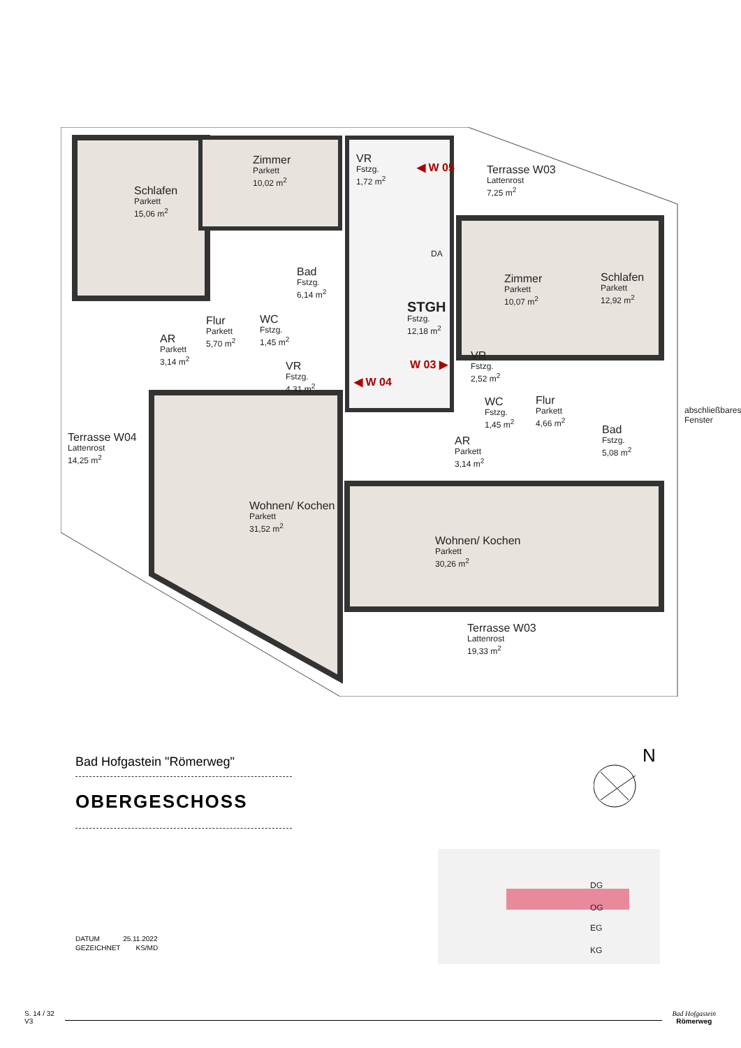Schlafen
Parkett
15,06 m<sup>2</sup>
Zimmer
Parkett
10,02 m<sup>2</sup>
VR
Fstzg.
1,72 m<sup>2</sup>
◀ W 05
Terrasse W03
Lattenrost
7,25 m<sup>2</sup>
DA
Bad
Fstzg.
6,14 m<sup>2</sup>
Zimmer
Parkett
10,07 m<sup>2</sup>
Schlafen
Parkett
12,92 m<sup>2</sup>
STGH
Fstzg.
12,18 m<sup>2</sup>
Flur
Parkett
5,70 m<sup>2</sup>
WC
Fstzg.
1,45 m<sup>2</sup>
AR
Parkett
3,14 m<sup>2</sup>
VR
Fstzg.
4,31 m<sup>2</sup>
W 03 ▶
◀ W 04
VR
Fstzg.
2,52 m<sup>2</sup>
WC
Fstzg.
1,45 m<sup>2</sup>
Flur
Parkett
4,66 m<sup>2</sup>
Bad
Fstzg.
5,08 m<sup>2</sup>
Terrasse W04
Lattenrost
14,25 m<sup>2</sup>
AR
Parkett
3,14 m<sup>2</sup>
Wohnen/ Kochen
Parkett
31,52 m<sup>2</sup>
Wohnen/ Kochen
Parkett
30,26 m<sup>2</sup>
Terrasse W03
Lattenrost
19,33 m<sup>2</sup>
abschließbares Fenster
Bad Hofgastein "Römerweg"
OBERGESCHOSS
N
DG
OG
EG
KG
DATUM 25.11.2022
GEZEICHNET KS/MD
S. 14 / 32
V3
Bad Hofgastein
Römerweg